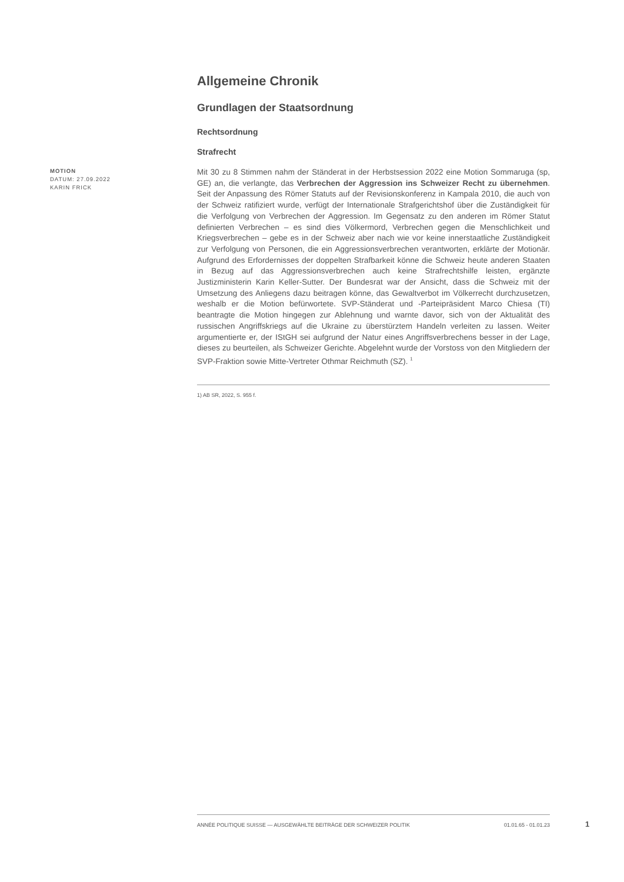Allgemeine Chronik
Grundlagen der Staatsordnung
Rechtsordnung
Strafrecht
MOTION
DATUM: 27.09.2022
KARIN FRICK
Mit 30 zu 8 Stimmen nahm der Ständerat in der Herbstsession 2022 eine Motion Sommaruga (sp, GE) an, die verlangte, das Verbrechen der Aggression ins Schweizer Recht zu übernehmen. Seit der Anpassung des Römer Statuts auf der Revisionskonferenz in Kampala 2010, die auch von der Schweiz ratifiziert wurde, verfügt der Internationale Strafgerichtshof über die Zuständigkeit für die Verfolgung von Verbrechen der Aggression. Im Gegensatz zu den anderen im Römer Statut definierten Verbrechen – es sind dies Völkermord, Verbrechen gegen die Menschlichkeit und Kriegsverbrechen – gebe es in der Schweiz aber nach wie vor keine innerstaatliche Zuständigkeit zur Verfolgung von Personen, die ein Aggressionsverbrechen verantworten, erklärte der Motionär. Aufgrund des Erfordernisses der doppelten Strafbarkeit könne die Schweiz heute anderen Staaten in Bezug auf das Aggressionsverbrechen auch keine Strafrechtshilfe leisten, ergänzte Justizministerin Karin Keller-Sutter. Der Bundesrat war der Ansicht, dass die Schweiz mit der Umsetzung des Anliegens dazu beitragen könne, das Gewaltverbot im Völkerrecht durchzusetzen, weshalb er die Motion befürwortete. SVP-Ständerat und -Parteipräsident Marco Chiesa (TI) beantragte die Motion hingegen zur Ablehnung und warnte davor, sich von der Aktualität des russischen Angriffskriegs auf die Ukraine zu überstürztem Handeln verleiten zu lassen. Weiter argumentierte er, der IStGH sei aufgrund der Natur eines Angriffsverbrechens besser in der Lage, dieses zu beurteilen, als Schweizer Gerichte. Abgelehnt wurde der Vorstoss von den Mitgliedern der SVP-Fraktion sowie Mitte-Vertreter Othmar Reichmuth (SZ). <sup>1</sup>
1) AB SR, 2022, S. 955 f.
ANNÉE POLITIQUE SUISSE — AUSGEWÄHLTE BEITRÄGE DER SCHWEIZER POLITIK 01.01.65 - 01.01.23
1